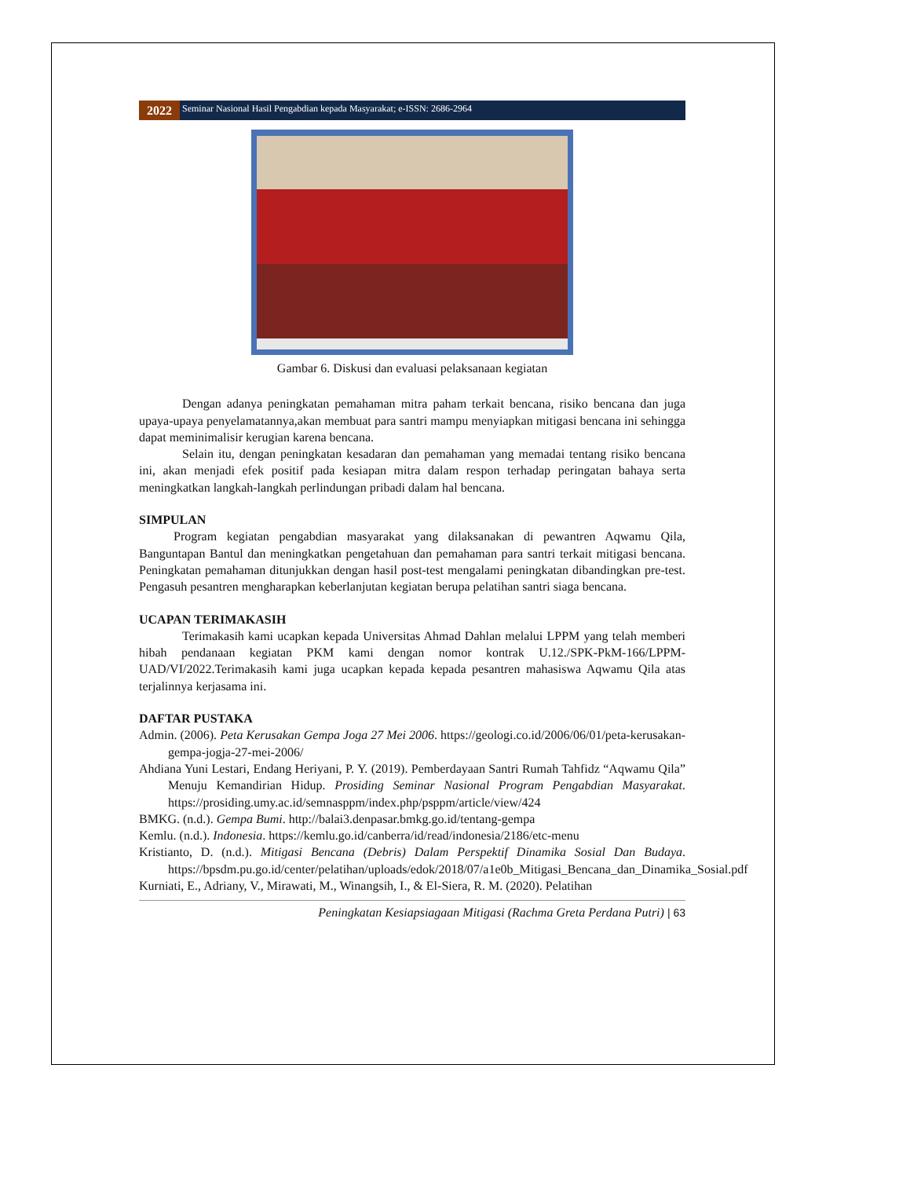2022
Seminar Nasional Hasil Pengabdian kepada Masyarakat; e-ISSN: 2686-2964
Gambar 6. Diskusi dan evaluasi pelaksanaan kegiatan
Dengan adanya peningkatan pemahaman mitra paham terkait bencana, risiko bencana dan juga upaya-upaya penyelamatannya,akan membuat para santri mampu menyiapkan mitigasi bencana ini sehingga dapat meminimalisir kerugian karena bencana.
Selain itu, dengan peningkatan kesadaran dan pemahaman yang memadai tentang risiko bencana ini, akan menjadi efek positif pada kesiapan mitra dalam respon terhadap peringatan bahaya serta meningkatkan langkah-langkah perlindungan pribadi dalam hal bencana.
SIMPULAN
Program kegiatan pengabdian masyarakat yang dilaksanakan di pewantren Aqwamu Qila, Banguntapan Bantul dan meningkatkan pengetahuan dan pemahaman para santri terkait mitigasi bencana. Peningkatan pemahaman ditunjukkan dengan hasil post-test mengalami peningkatan dibandingkan pre-test. Pengasuh pesantren mengharapkan keberlanjutan kegiatan berupa pelatihan santri siaga bencana.
UCAPAN TERIMAKASIH
Terimakasih kami ucapkan kepada Universitas Ahmad Dahlan melalui LPPM yang telah memberi hibah pendanaan kegiatan PKM kami dengan nomor kontrak U.12./SPK-PkM-166/LPPM-UAD/VI/2022.Terimakasih kami juga ucapkan kepada kepada pesantren mahasiswa Aqwamu Qila atas terjalinnya kerjasama ini.
DAFTAR PUSTAKA
Admin. (2006). Peta Kerusakan Gempa Joga 27 Mei 2006. https://geologi.co.id/2006/06/01/peta-kerusakan-gempa-jogja-27-mei-2006/
Ahdiana Yuni Lestari, Endang Heriyani, P. Y. (2019). Pemberdayaan Santri Rumah Tahfidz “Aqwamu Qila” Menuju Kemandirian Hidup. Prosiding Seminar Nasional Program Pengabdian Masyarakat. https://prosiding.umy.ac.id/semnasppm/index.php/psppm/article/view/424
BMKG. (n.d.). Gempa Bumi. http://balai3.denpasar.bmkg.go.id/tentang-gempa
Kemlu. (n.d.). Indonesia. https://kemlu.go.id/canberra/id/read/indonesia/2186/etc-menu
Kristianto, D. (n.d.). Mitigasi Bencana (Debris) Dalam Perspektif Dinamika Sosial Dan Budaya. https://bpsdm.pu.go.id/center/pelatihan/uploads/edok/2018/07/a1e0b_Mitigasi_Bencana_dan_Dinamika_Sosial.pdf
Kurniati, E., Adriany, V., Mirawati, M., Winangsih, I., & El-Siera, R. M. (2020). Pelatihan
Peningkatan Kesiapsiagaan Mitigasi (Rachma Greta Perdana Putri) | 63